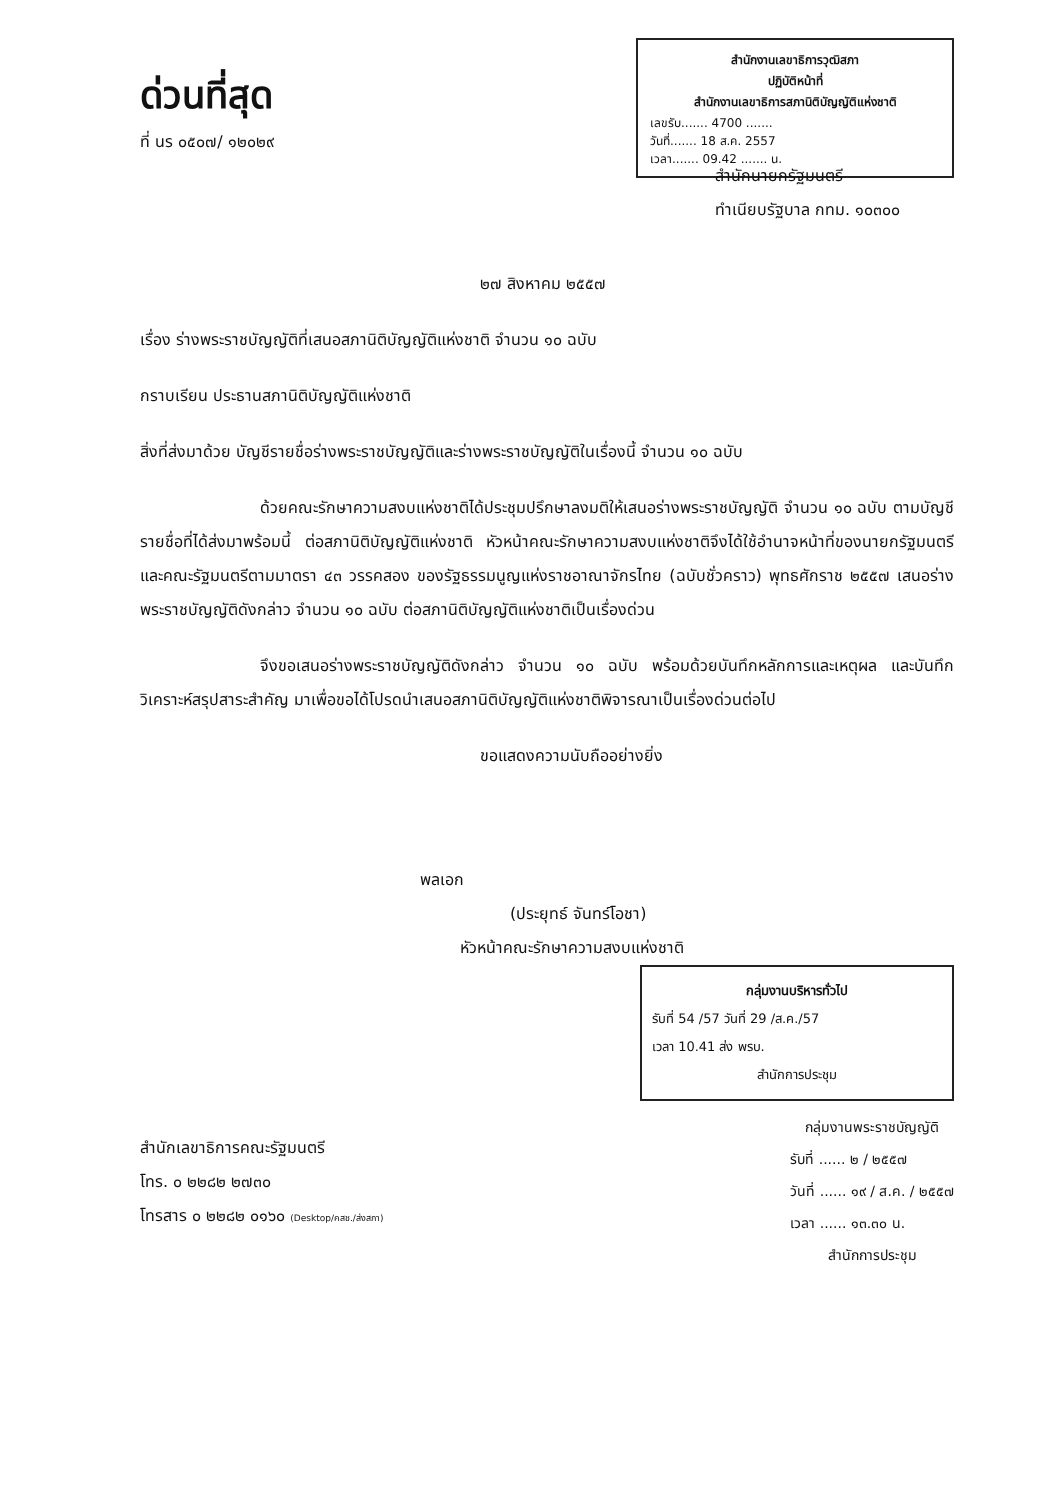สำนักงานเลขาธิการวุฒิสภา
ปฏิบัติหน้าที่
สำนักงานเลขาธิการสภานิติบัญญัติแห่งชาติ
เลขรับ....... 4700 .......
วันที่....... 18 ส.ค. 2557
เวลา....... 09.42 ....... น.
ด่วนที่สุด
ที่ นร ๐๕๐๗/ ๑๒๐๒๙
สำนักนายกรัฐมนตรี
ทำเนียบรัฐบาล กทม. ๑๐๓๐๐
๒๗ สิงหาคม ๒๕๕๗
เรื่อง ร่างพระราชบัญญัติที่เสนอสภานิติบัญญัติแห่งชาติ จำนวน ๑๐ ฉบับ
กราบเรียน ประธานสภานิติบัญญัติแห่งชาติ
สิ่งที่ส่งมาด้วย บัญชีรายชื่อร่างพระราชบัญญัติและร่างพระราชบัญญัติในเรื่องนี้ จำนวน ๑๐ ฉบับ
ด้วยคณะรักษาความสงบแห่งชาติได้ประชุมปรึกษาลงมติให้เสนอร่างพระราชบัญญัติ จำนวน ๑๐ ฉบับ ตามบัญชีรายชื่อที่ได้ส่งมาพร้อมนี้ ต่อสภานิติบัญญัติแห่งชาติ หัวหน้าคณะรักษาความสงบแห่งชาติจึงได้ใช้อำนาจหน้าที่ของนายกรัฐมนตรีและคณะรัฐมนตรีตามมาตรา ๔๓ วรรคสอง ของรัฐธรรมนูญแห่งราชอาณาจักรไทย (ฉบับชั่วคราว) พุทธศักราช ๒๕๕๗ เสนอร่างพระราชบัญญัติดังกล่าว จำนวน ๑๐ ฉบับ ต่อสภานิติบัญญัติแห่งชาติเป็นเรื่องด่วน
จึงขอเสนอร่างพระราชบัญญัติดังกล่าว จำนวน ๑๐ ฉบับ พร้อมด้วยบันทึกหลักการและเหตุผล และบันทึกวิเคราะห์สรุปสาระสำคัญ มาเพื่อขอได้โปรดนำเสนอสภานิติบัญญัติแห่งชาติพิจารณาเป็นเรื่องด่วนต่อไป
ขอแสดงความนับถืออย่างยิ่ง
พลเอก
(ประยุทธ์ จันทร์โอชา)
หัวหน้าคณะรักษาความสงบแห่งชาติ
กลุ่มงานบริหารทั่วไป
รับที่ 54 /57 วันที่ 29 /ส.ค./57
เวลา 10.41 ส่ง พรบ.
สำนักการประชุม
สำนักเลขาธิการคณะรัฐมนตรี
โทร. ๐ ๒๒๘๒ ๒๗๓๐
โทรสาร ๐ ๒๒๘๒ ๐๑๖๐ (Desktop/คสช./ส่งสภา)
กลุ่มงานพระราชบัญญัติ
รับที่ ...... ๒ / ๒๕๕๗
วันที่ ...... ๑๙ / ส.ค. / ๒๕๕๗
เวลา ...... ๑๓.๓๐ น.
สำนักการประชุม